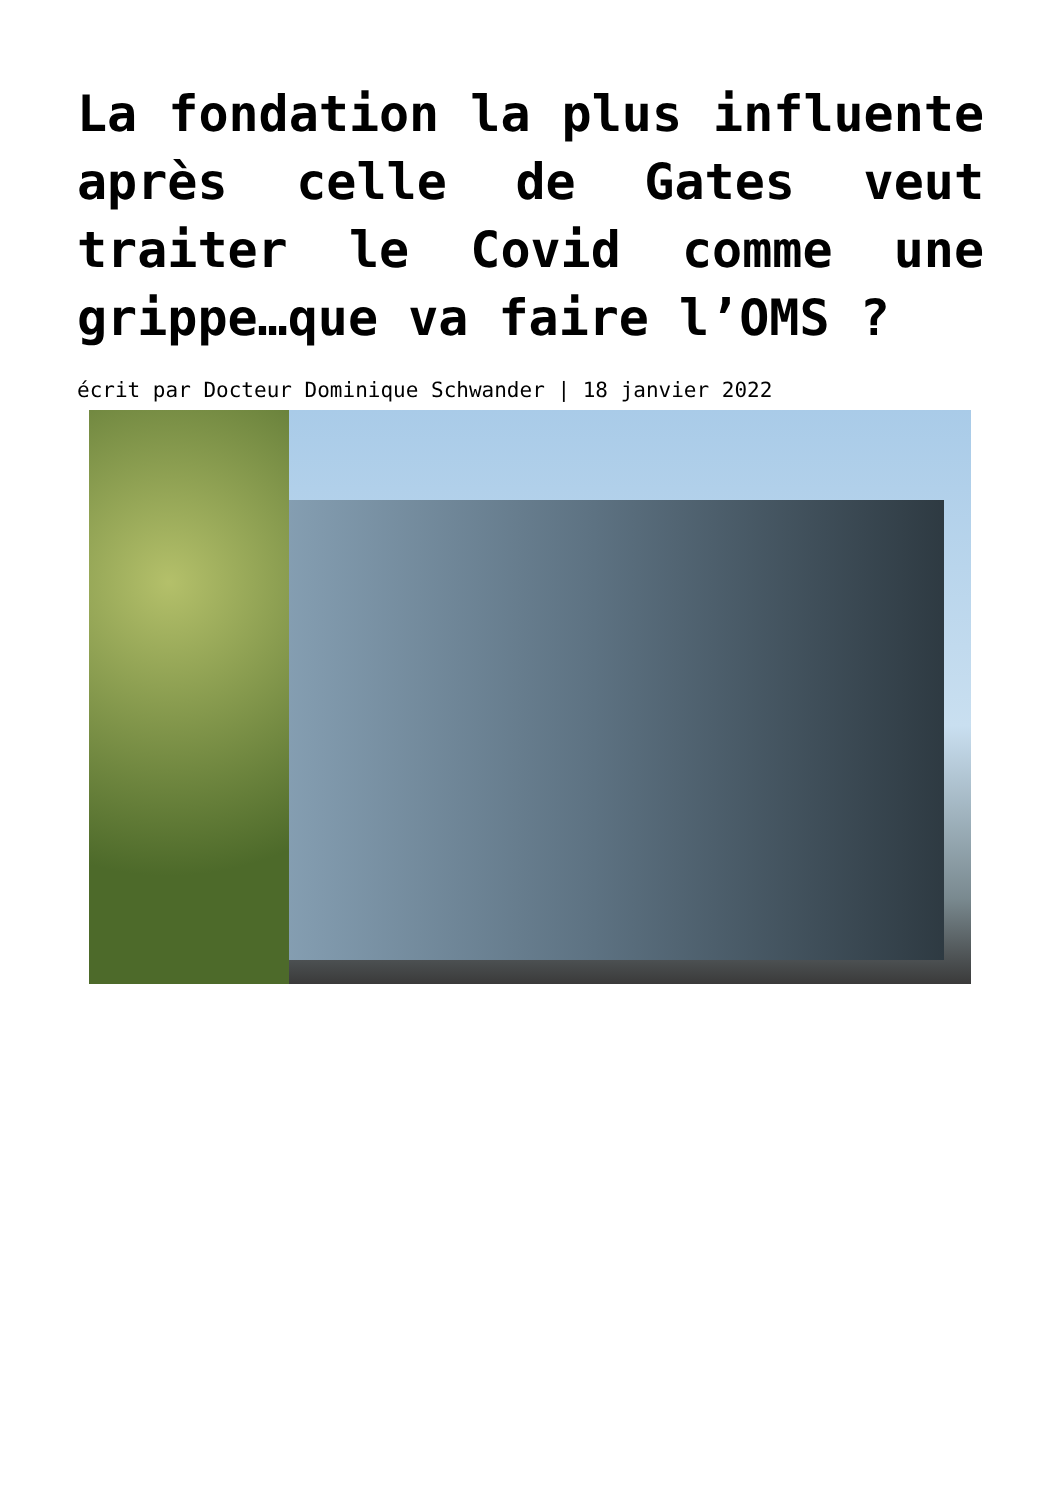La fondation la plus influente après celle de Gates veut traiter le Covid comme une grippe…que va faire l’OMS ?
écrit par Docteur Dominique Schwander | 18 janvier 2022